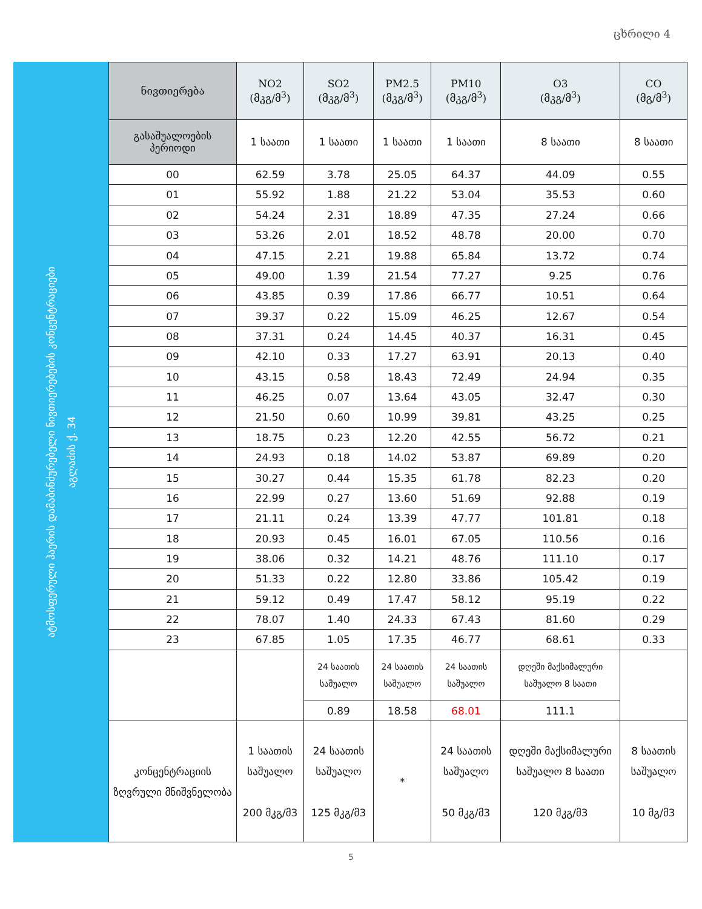ცხრილი 4
ატმოსფერული ჰაერის დამაბინძურებელი ნივთიერებების კონცენტრაციები
აგლაძის ქ. 34
| ნივთიერება | NO2 (მკგ/მ<sup>3</sup>) | SO2 (მკგ/მ<sup>3</sup>) | PM2.5 (მკგ/მ<sup>3</sup>) | PM10 (მკგ/მ<sup>3</sup>) | O3 (მკგ/მ<sup>3</sup>) | CO (მგ/მ<sup>3</sup>) |
| --- | --- | --- | --- | --- | --- | --- |
| გასაშუალოების პერიოდი | 1 საათი | 1 საათი | 1 საათი | 1 საათი | 8 საათი | 8 საათი |
| 00 | 62.59 | 3.78 | 25.05 | 64.37 | 44.09 | 0.55 |
| 01 | 55.92 | 1.88 | 21.22 | 53.04 | 35.53 | 0.60 |
| 02 | 54.24 | 2.31 | 18.89 | 47.35 | 27.24 | 0.66 |
| 03 | 53.26 | 2.01 | 18.52 | 48.78 | 20.00 | 0.70 |
| 04 | 47.15 | 2.21 | 19.88 | 65.84 | 13.72 | 0.74 |
| 05 | 49.00 | 1.39 | 21.54 | 77.27 | 9.25 | 0.76 |
| 06 | 43.85 | 0.39 | 17.86 | 66.77 | 10.51 | 0.64 |
| 07 | 39.37 | 0.22 | 15.09 | 46.25 | 12.67 | 0.54 |
| 08 | 37.31 | 0.24 | 14.45 | 40.37 | 16.31 | 0.45 |
| 09 | 42.10 | 0.33 | 17.27 | 63.91 | 20.13 | 0.40 |
| 10 | 43.15 | 0.58 | 18.43 | 72.49 | 24.94 | 0.35 |
| 11 | 46.25 | 0.07 | 13.64 | 43.05 | 32.47 | 0.30 |
| 12 | 21.50 | 0.60 | 10.99 | 39.81 | 43.25 | 0.25 |
| 13 | 18.75 | 0.23 | 12.20 | 42.55 | 56.72 | 0.21 |
| 14 | 24.93 | 0.18 | 14.02 | 53.87 | 69.89 | 0.20 |
| 15 | 30.27 | 0.44 | 15.35 | 61.78 | 82.23 | 0.20 |
| 16 | 22.99 | 0.27 | 13.60 | 51.69 | 92.88 | 0.19 |
| 17 | 21.11 | 0.24 | 13.39 | 47.77 | 101.81 | 0.18 |
| 18 | 20.93 | 0.45 | 16.01 | 67.05 | 110.56 | 0.16 |
| 19 | 38.06 | 0.32 | 14.21 | 48.76 | 111.10 | 0.17 |
| 20 | 51.33 | 0.22 | 12.80 | 33.86 | 105.42 | 0.19 |
| 21 | 59.12 | 0.49 | 17.47 | 58.12 | 95.19 | 0.22 |
| 22 | 78.07 | 1.40 | 24.33 | 67.43 | 81.60 | 0.29 |
| 23 | 67.85 | 1.05 | 17.35 | 46.77 | 68.61 | 0.33 |
| | | 24 საათის საშუალო | 24 საათის საშუალო | 24 საათის საშუალო | დღეში მაქსიმალური საშუალო 8 საათი | |
| | | 0.89 | 18.58 | 68.01 | 111.1 | |
| კონცენტრაციის ზღვრული მნიშვნელობა | 1 საათის საშუალო 200 მკგ/მ3 | 24 საათის საშუალო 125 მკგ/მ3 | * | 24 საათის საშუალო 50 მკგ/მ3 | დღეში მაქსიმალური საშუალო 8 საათი 120 მკგ/მ3 | 8 საათის საშუალო 10 მგ/მ3 |
5